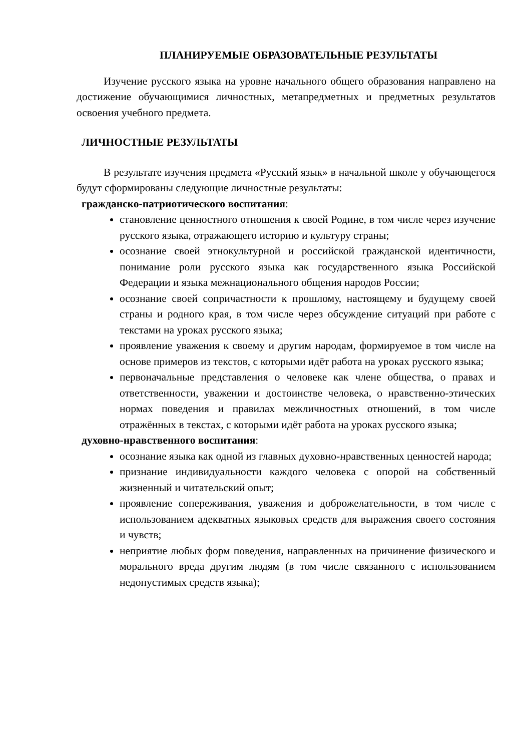ПЛАНИРУЕМЫЕ ОБРАЗОВАТЕЛЬНЫЕ РЕЗУЛЬТАТЫ
Изучение русского языка на уровне начального общего образования направлено на достижение обучающимися личностных, метапредметных и предметных результатов освоения учебного предмета.
ЛИЧНОСТНЫЕ РЕЗУЛЬТАТЫ
В результате изучения предмета «Русский язык» в начальной школе у обучающегося будут сформированы следующие личностные результаты:
гражданско-патриотического воспитания:
становление ценностного отношения к своей Родине, в том числе через изучение русского языка, отражающего историю и культуру страны;
осознание своей этнокультурной и российской гражданской идентичности, понимание роли русского языка как государственного языка Российской Федерации и языка межнационального общения народов России;
осознание своей сопричастности к прошлому, настоящему и будущему своей страны и родного края, в том числе через обсуждение ситуаций при работе с текстами на уроках русского языка;
проявление уважения к своему и другим народам, формируемое в том числе на основе примеров из текстов, с которыми идёт работа на уроках русского языка;
первоначальные представления о человеке как члене общества, о правах и ответственности, уважении и достоинстве человека, о нравственно-этических нормах поведения и правилах межличностных отношений, в том числе отражённых в текстах, с которыми идёт работа на уроках русского языка;
духовно-нравственного воспитания:
осознание языка как одной из главных духовно-нравственных ценностей народа;
признание индивидуальности каждого человека с опорой на собственный жизненный и читательский опыт;
проявление сопереживания, уважения и доброжелательности, в том числе с использованием адекватных языковых средств для выражения своего состояния и чувств;
неприятие любых форм поведения, направленных на причинение физического и морального вреда другим людям (в том числе связанного с использованием недопустимых средств языка);